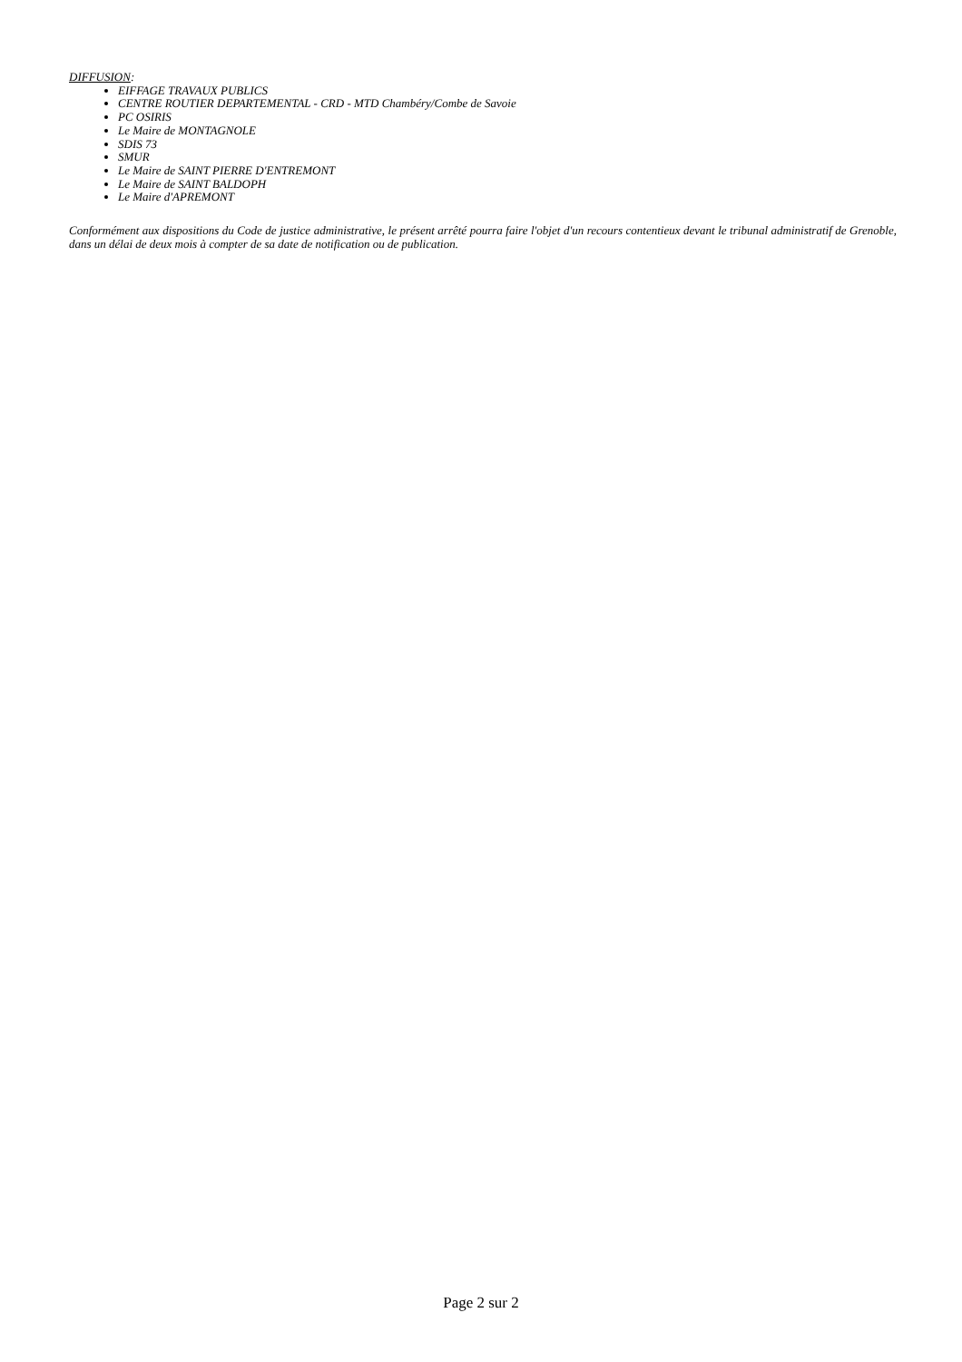DIFFUSION:
EIFFAGE TRAVAUX PUBLICS
CENTRE ROUTIER DEPARTEMENTAL - CRD - MTD Chambéry/Combe de Savoie
PC OSIRIS
Le Maire de MONTAGNOLE
SDIS 73
SMUR
Le Maire de SAINT PIERRE D'ENTREMONT
Le Maire de SAINT BALDOPH
Le Maire d'APREMONT
Conformément aux dispositions du Code de justice administrative, le présent arrêté pourra faire l'objet d'un recours contentieux devant le tribunal administratif de Grenoble, dans un délai de deux mois à compter de sa date de notification ou de publication.
Page 2 sur 2